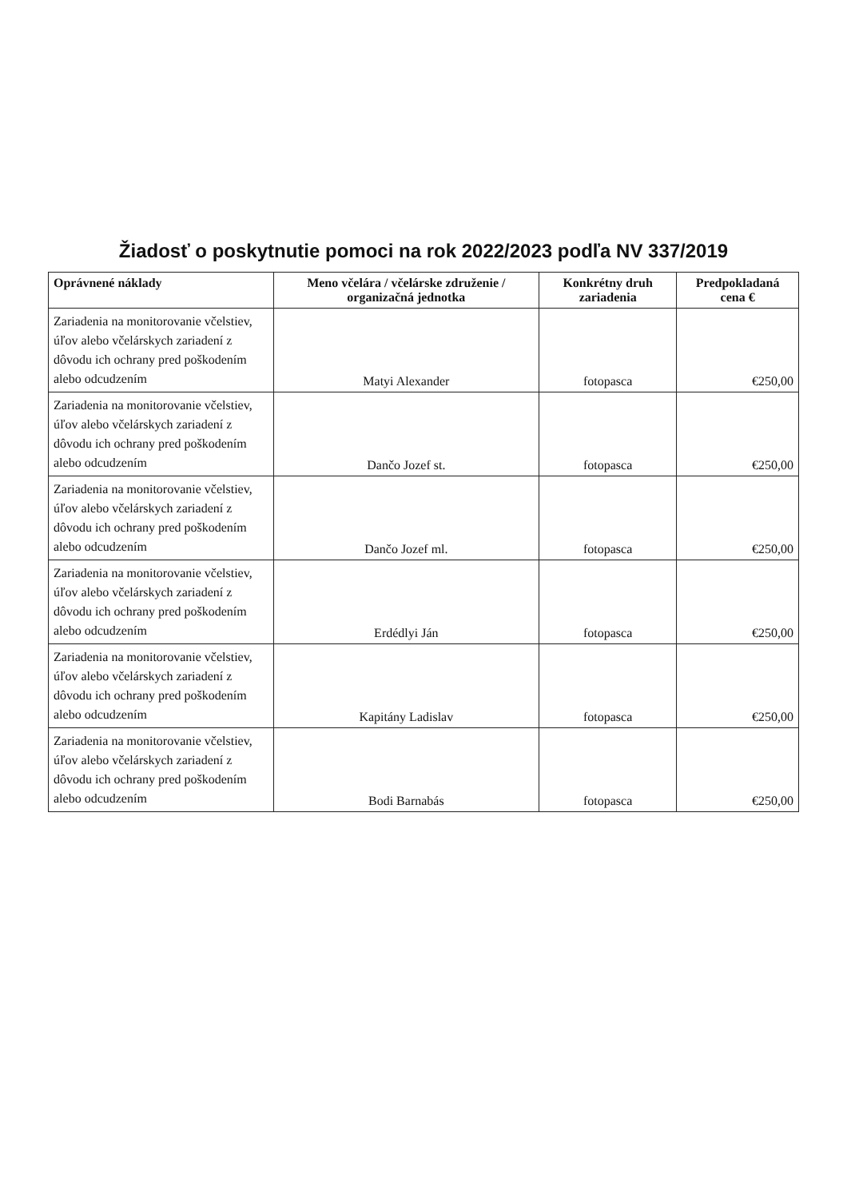Žiadosť o poskytnutie pomoci na rok 2022/2023 podľa NV 337/2019
| Oprávnené náklady | Meno včelára / včelárske združenie / organizačná jednotka | Konkrétny druh zariadenia | Predpokladaná cena € |
| --- | --- | --- | --- |
| Zariadenia na monitorovanie včelstiev, úľov alebo včelárskych zariadení z dôvodu ich ochrany pred poškodením alebo odcudzením | Matyi Alexander | fotopasca | €250,00 |
| Zariadenia na monitorovanie včelstiev, úľov alebo včelárskych zariadení z dôvodu ich ochrany pred poškodením alebo odcudzením | Dančo Jozef st. | fotopasca | €250,00 |
| Zariadenia na monitorovanie včelstiev, úľov alebo včelárskych zariadení z dôvodu ich ochrany pred poškodením alebo odcudzením | Dančo Jozef ml. | fotopasca | €250,00 |
| Zariadenia na monitorovanie včelstiev, úľov alebo včelárskych zariadení z dôvodu ich ochrany pred poškodením alebo odcudzením | Erdédlyi Ján | fotopasca | €250,00 |
| Zariadenia na monitorovanie včelstiev, úľov alebo včelárskych zariadení z dôvodu ich ochrany pred poškodením alebo odcudzením | Kapitány Ladislav | fotopasca | €250,00 |
| Zariadenia na monitorovanie včelstiev, úľov alebo včelárskych zariadení z dôvodu ich ochrany pred poškodením alebo odcudzením | Bodi Barnabás | fotopasca | €250,00 |